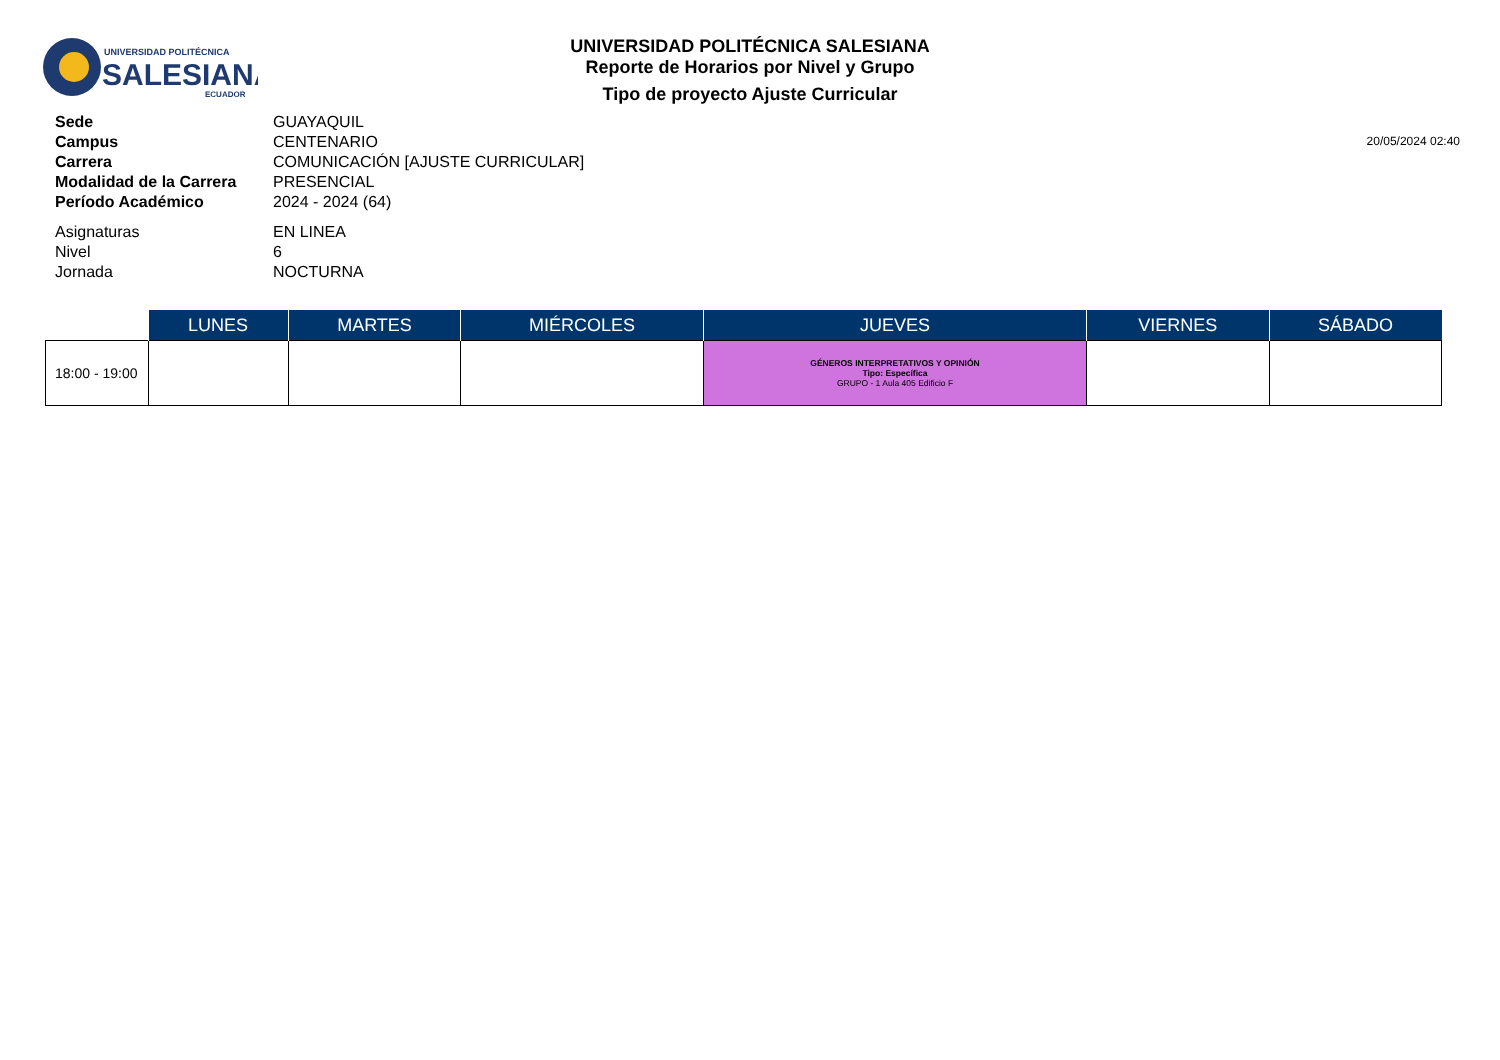UNIVERSIDAD POLITÉCNICA
SALESIANA
ECUADOR
UNIVERSIDAD POLITÉCNICA SALESIANA
Reporte de Horarios por Nivel y Grupo
Tipo de proyecto Ajuste Curricular
Sede GUAYAQUIL
Campus CENTENARIO
Carrera COMUNICACIÓN [AJUSTE CURRICULAR]
Modalidad de la Carrera PRESENCIAL
Período Académico 2024 - 2024 (64)
Asignaturas EN LINEA
Nivel 6
Jornada NOCTURNA
20/05/2024 02:40
| | LUNES | MARTES | MIÉRCOLES | JUEVES | VIERNES | SÁBADO |
| --- | --- | --- | --- | --- | --- | --- |
| 18:00 - 19:00 | | | | GÉNEROS INTERPRETATIVOS Y OPINIÓN Tipo: Específica GRUPO - 1 Aula 405 Edificio F | | |